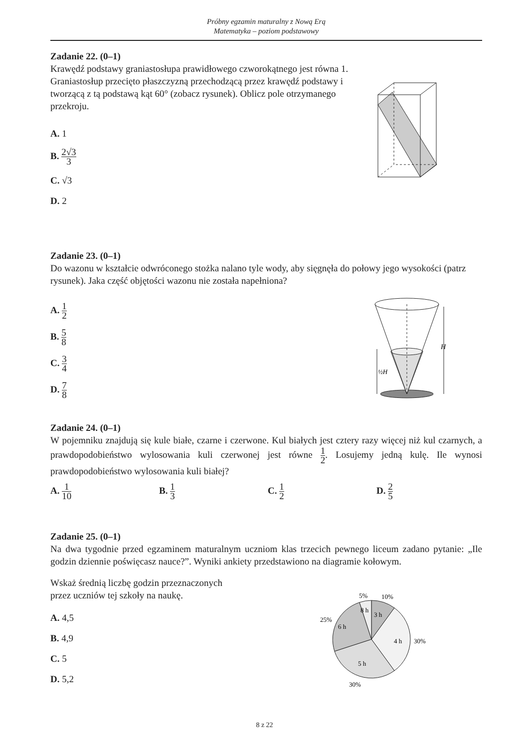Próbny egzamin maturalny z Nową Erą
Matematyka – poziom podstawowy
Zadanie 22. (0–1)
Krawędź podstawy graniastosłupa prawidłowego czworokątnego jest równa 1. Graniastosłup przecięto płaszczyzną przechodzącą przez krawędź podstawy i tworzącą z tą podstawą kąt 60° (zobacz rysunek). Oblicz pole otrzymanego przekroju.
A. 1
B. 2√3 3
C. √3
D. 2
Zadanie 23. (0–1)
Do wazonu w kształcie odwróconego stożka nalano tyle wody, aby sięgnęła do połowy jego wysokości (patrz rysunek). Jaka część objętości wazonu nie została napełniona?
A. 1 2
B. 5 8
C. 3 4
D. 7 8
H
½H
Zadanie 24. (0–1)
W pojemniku znajdują się kule białe, czarne i czerwone. Kul białych jest cztery razy więcej niż kul czarnych, a prawdopodobieństwo wylosowania kuli czerwonej jest równe 1 2. Losujemy jedną kulę. Ile wynosi prawdopodobieństwo wylosowania kuli białej?
A. 1 10 B. 1 3 C. 1 2 D. 2 5
Zadanie 25. (0–1)
Na dwa tygodnie przed egzaminem maturalnym uczniom klas trzecich pewnego liceum zadano pytanie: „Ile godzin dziennie poświęcasz nauce?”. Wyniki ankiety przedstawiono na diagramie kołowym.
Wskaż średnią liczbę godzin przeznaczonych
przez uczniów tej szkoły na naukę.
A. 4,5
B. 4,9
C. 5
D. 5,2
5%
10%
8 h
3 h
25%
6 h
4 h
30%
5 h
30%
8 z 22